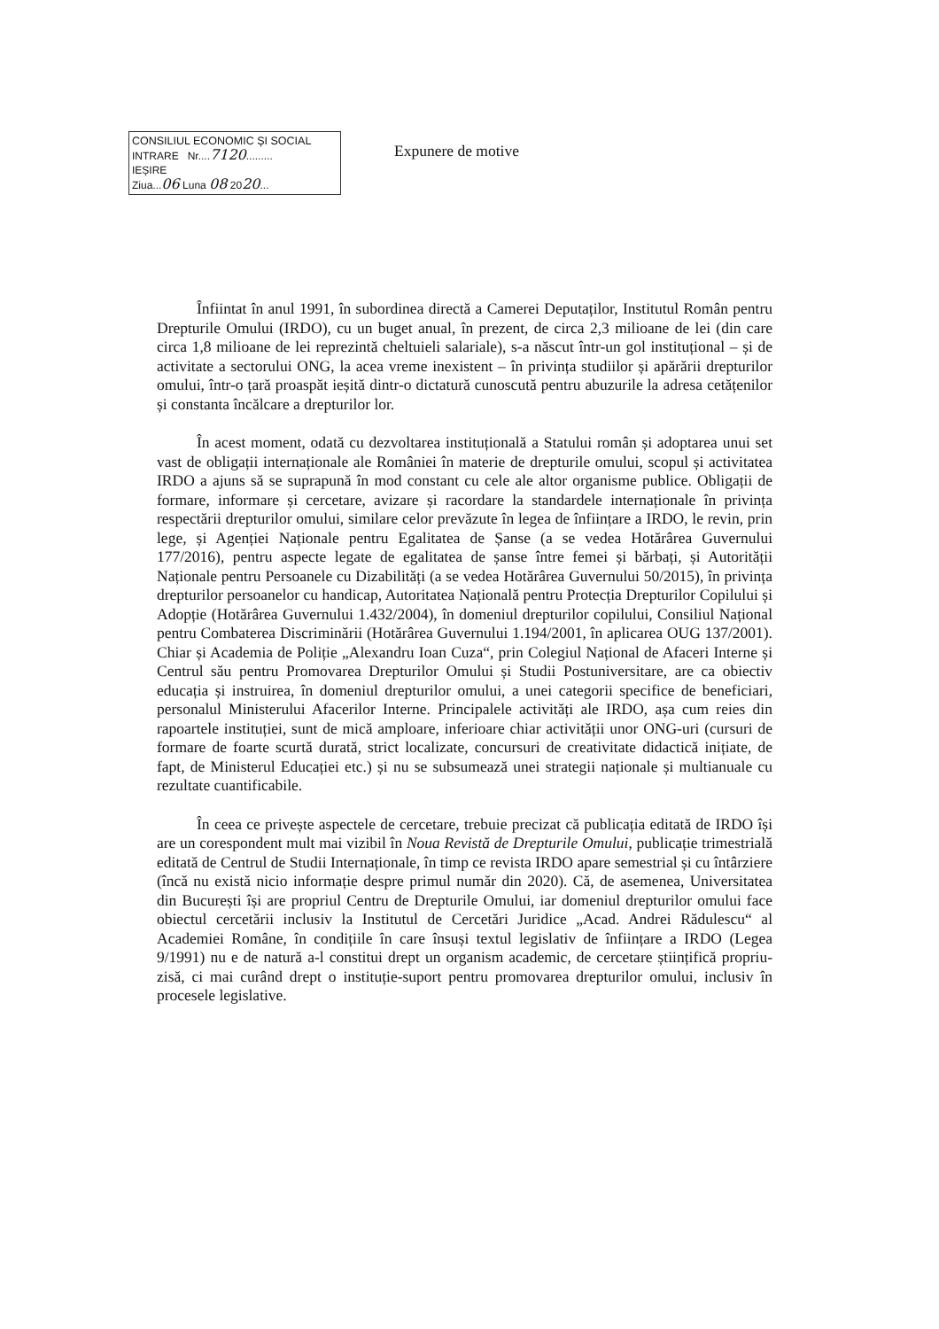CONSILIUL ECONOMIC ȘI SOCIAL
INTRARE Nr....7120.........
IEȘIRE
Ziua...06 Luna 08 2020...
Expunere de motive
Înfiintat în anul 1991, în subordinea directă a Camerei Deputaților, Institutul Român pentru Drepturile Omului (IRDO), cu un buget anual, în prezent, de circa 2,3 milioane de lei (din care circa 1,8 milioane de lei reprezintă cheltuieli salariale), s-a născut într-un gol instituțional – și de activitate a sectorului ONG, la acea vreme inexistent – în privința studiilor și apărării drepturilor omului, într-o țară proaspăt ieșită dintr-o dictatură cunoscută pentru abuzurile la adresa cetățenilor și constanta încălcare a drepturilor lor.
În acest moment, odată cu dezvoltarea instituțională a Statului român și adoptarea unui set vast de obligații internaționale ale României în materie de drepturile omului, scopul și activitatea IRDO a ajuns să se suprapună în mod constant cu cele ale altor organisme publice. Obligații de formare, informare și cercetare, avizare și racordare la standardele internaționale în privința respectării drepturilor omului, similare celor prevăzute în legea de înființare a IRDO, le revin, prin lege, și Agenției Naționale pentru Egalitatea de Șanse (a se vedea Hotărârea Guvernului 177/2016), pentru aspecte legate de egalitatea de șanse între femei și bărbați, și Autorității Naționale pentru Persoanele cu Dizabilități (a se vedea Hotărârea Guvernului 50/2015), în privința drepturilor persoanelor cu handicap, Autoritatea Națională pentru Protecția Drepturilor Copilului și Adopție (Hotărârea Guvernului 1.432/2004), în domeniul drepturilor copilului, Consiliul Național pentru Combaterea Discriminării (Hotărârea Guvernului 1.194/2001, în aplicarea OUG 137/2001). Chiar și Academia de Poliție „Alexandru Ioan Cuza“, prin Colegiul Național de Afaceri Interne și Centrul său pentru Promovarea Drepturilor Omului și Studii Postuniversitare, are ca obiectiv educația și instruirea, în domeniul drepturilor omului, a unei categorii specifice de beneficiari, personalul Ministerului Afacerilor Interne. Principalele activități ale IRDO, așa cum reies din rapoartele instituției, sunt de mică amploare, inferioare chiar activității unor ONG-uri (cursuri de formare de foarte scurtă durată, strict localizate, concursuri de creativitate didactică inițiate, de fapt, de Ministerul Educației etc.) și nu se subsumează unei strategii naționale și multianuale cu rezultate cuantificabile.
În ceea ce privește aspectele de cercetare, trebuie precizat că publicația editată de IRDO își are un corespondent mult mai vizibil în Noua Revistă de Drepturile Omului, publicație trimestrială editată de Centrul de Studii Internaționale, în timp ce revista IRDO apare semestrial și cu întârziere (încă nu există nicio informație despre primul număr din 2020). Că, de asemenea, Universitatea din București își are propriul Centru de Drepturile Omului, iar domeniul drepturilor omului face obiectul cercetării inclusiv la Institutul de Cercetări Juridice „Acad. Andrei Rădulescu“ al Academiei Române, în condițiile în care însuși textul legislativ de înființare a IRDO (Legea 9/1991) nu e de natură a-l constitui drept un organism academic, de cercetare științifică propriu-zisă, ci mai curând drept o instituție-suport pentru promovarea drepturilor omului, inclusiv în procesele legislative.